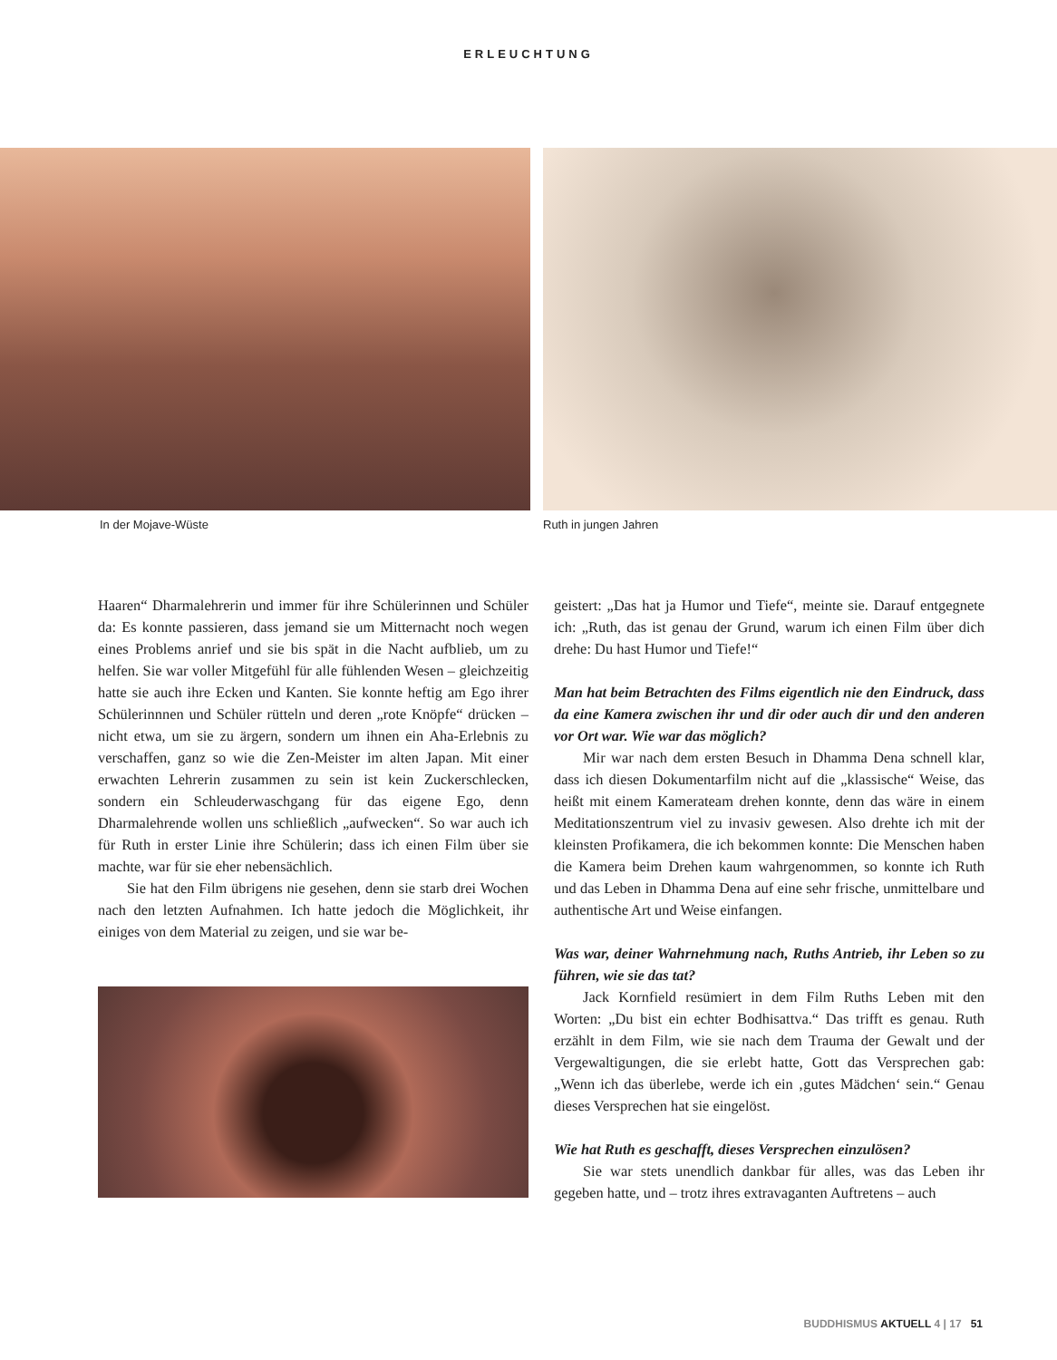ERLEUCHTUNG
In der Mojave-Wüste Ruth in jungen Jahren
Haaren“ Dharmalehrerin und immer für ihre Schülerinnen und Schüler da: Es konnte passieren, dass jemand sie um Mitternacht noch wegen eines Problems anrief und sie bis spät in die Nacht aufblieb, um zu helfen. Sie war voller Mitgefühl für alle fühlenden Wesen – gleichzeitig hatte sie auch ihre Ecken und Kanten. Sie konnte heftig am Ego ihrer Schülerinnnen und Schüler rütteln und deren „rote Knöpfe“ drücken – nicht etwa, um sie zu ärgern, sondern um ihnen ein Aha-Erlebnis zu verschaffen, ganz so wie die Zen-Meister im alten Japan. Mit einer erwachten Lehrerin zusammen zu sein ist kein Zuckerschlecken, sondern ein Schleuderwaschgang für das eigene Ego, denn Dharmalehrende wollen uns schließlich „aufwecken“. So war auch ich für Ruth in erster Linie ihre Schülerin; dass ich einen Film über sie machte, war für sie eher nebensächlich.
Sie hat den Film übrigens nie gesehen, denn sie starb drei Wochen nach den letzten Aufnahmen. Ich hatte jedoch die Möglichkeit, ihr einiges von dem Material zu zeigen, und sie war be-
geistert: „Das hat ja Humor und Tiefe“, meinte sie. Darauf entgegnete ich: „Ruth, das ist genau der Grund, warum ich einen Film über dich drehe: Du hast Humor und Tiefe!“
Man hat beim Betrachten des Films eigentlich nie den Eindruck, dass da eine Kamera zwischen ihr und dir oder auch dir und den anderen vor Ort war. Wie war das möglich?
Mir war nach dem ersten Besuch in Dhamma Dena schnell klar, dass ich diesen Dokumentarfilm nicht auf die „klassische“ Weise, das heißt mit einem Kamerateam drehen konnte, denn das wäre in einem Meditationszentrum viel zu invasiv gewesen. Also drehte ich mit der kleinsten Profikamera, die ich bekommen konnte: Die Menschen haben die Kamera beim Drehen kaum wahrgenommen, so konnte ich Ruth und das Leben in Dhamma Dena auf eine sehr frische, unmittelbare und authentische Art und Weise einfangen.
Was war, deiner Wahrnehmung nach, Ruths Antrieb, ihr Leben so zu führen, wie sie das tat?
Jack Kornfield resümiert in dem Film Ruths Leben mit den Worten: „Du bist ein echter Bodhisattva.“ Das trifft es genau. Ruth erzählt in dem Film, wie sie nach dem Trauma der Gewalt und der Vergewaltigungen, die sie erlebt hatte, Gott das Versprechen gab: „Wenn ich das überlebe, werde ich ein ‚gutes Mädchen‘ sein.“ Genau dieses Versprechen hat sie eingelöst.
Wie hat Ruth es geschafft, dieses Versprechen einzulösen?
Sie war stets unendlich dankbar für alles, was das Leben ihr gegeben hatte, und – trotz ihres extravaganten Auftretens – auch
BUDDHISMUS AKTUELL 4 | 17 51